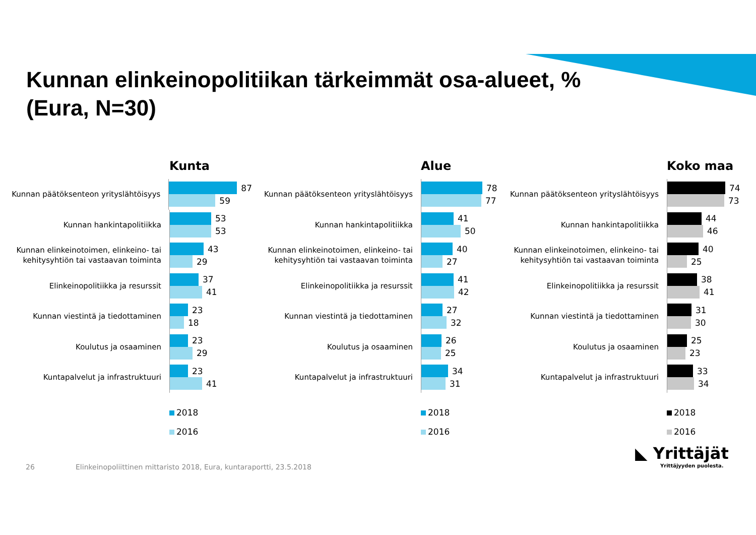Kunnan elinkeinopolitiikan tärkeimmät osa-alueet, %
(Eura, N=30)
Kunta
Kunnan päätöksenteon yrityslähtöisyys
87
59
Kunnan hankintapolitiikka
53
53
Kunnan elinkeinotoimen, elinkeino- tai kehitysyhtiön tai vastaavan toiminta
43
29
Elinkeinopolitiikka ja resurssit
37
41
Kunnan viestintä ja tiedottaminen
23
18
Koulutus ja osaaminen
23
29
Kuntapalvelut ja infrastruktuuri
23
41
2018
2016
Alue
Kunnan päätöksenteon yrityslähtöisyys
78
77
Kunnan hankintapolitiikka
41
50
Kunnan elinkeinotoimen, elinkeino- tai kehitysyhtiön tai vastaavan toiminta
40
27
Elinkeinopolitiikka ja resurssit
41
42
Kunnan viestintä ja tiedottaminen
27
32
Koulutus ja osaaminen
26
25
Kuntapalvelut ja infrastruktuuri
34
31
2018
2016
Koko maa
Kunnan päätöksenteon yrityslähtöisyys
74
73
Kunnan hankintapolitiikka
44
46
Kunnan elinkeinotoimen, elinkeino- tai kehitysyhtiön tai vastaavan toiminta
40
25
Elinkeinopolitiikka ja resurssit
38
41
Kunnan viestintä ja tiedottaminen
31
30
Koulutus ja osaaminen
25
23
Kuntapalvelut ja infrastruktuuri
33
34
2018
2016
26
Elinkeinopoliittinen mittaristo 2018, Eura, kuntaraportti, 23.5.2018
◣ Yrittäjät
Yrittäjyyden puolesta.